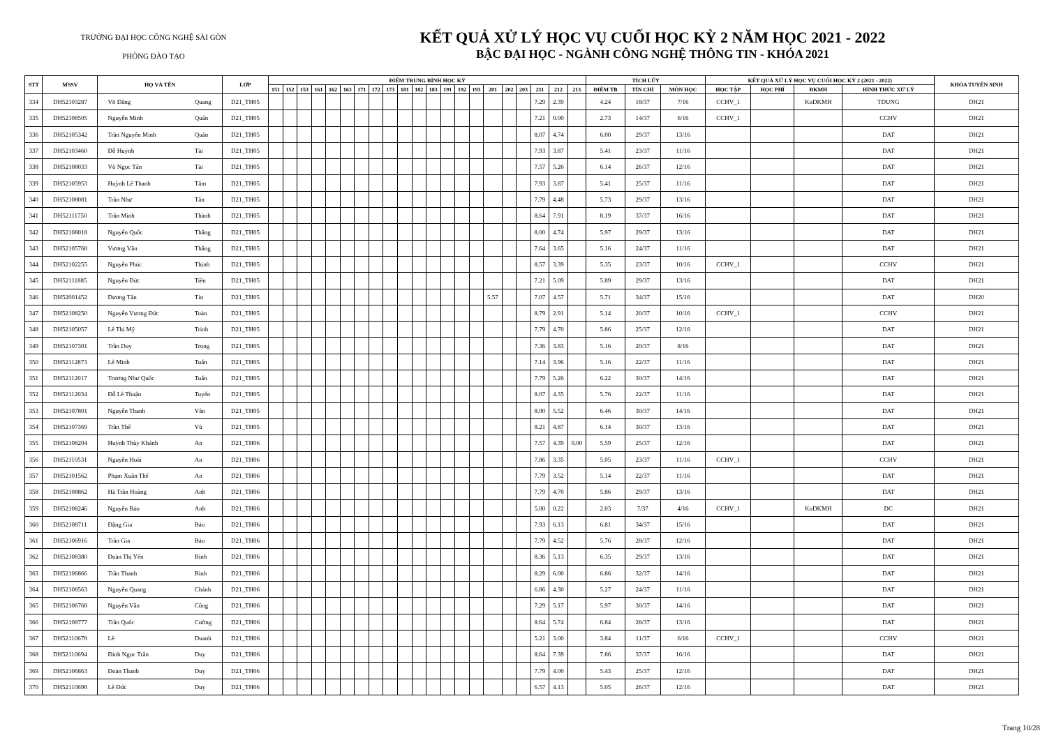TRƯỜNG ĐẠI HỌC CÔNG NGHỆ SÀI GÒN
PHÒNG ĐÀO TẠO
KẾT QUẢ XỬ LÝ HỌC VỤ CUỐI HỌC KỲ 2 NĂM HỌC 2021 - 2022
BẬC ĐẠI HỌC - NGÀNH CÔNG NGHỆ THÔNG TIN - KHÓA 2021
| STT | MSSV | HỌ VÀ TÊN | | LỚP | ĐIỂM TRUNG BÌNH HỌC KỲ | | | | | | | | | | | | | | | | | | | | | TÍCH LŨY | | | KẾT QUẢ XỬ LÝ HỌC VỤ CUỐI HỌC KỲ 2 (2021 - 2022) | | | | KHÓA TUYỂN SINH |
| --- | --- | --- | --- | --- | --- | --- | --- | --- | --- | --- | --- | --- | --- | --- | --- | --- | --- | --- | --- | --- | --- | --- | --- | --- | --- | --- | --- | --- | --- | --- | --- | --- | --- |
| | | | | | 151 | 152 | 153 | 161 | 162 | 163 | 171 | 172 | 173 | 181 | 182 | 183 | 191 | 192 | 193 | 201 | 202 | 203 | 211 | 212 | 213 | ĐIỂM TB | TÍN CHỈ | MÔN HỌC | HỌC TẬP | HỌC PHÍ | ĐKMH | HÌNH THỨC XỬ LÝ | |
| 334 | DH52103287 | Võ Đăng | Quang | D21_TH05 | | | | | | | | | | | | | | | | | | | 7.29 | 2.39 | | 4.24 | 18/37 | 7/16 | CCHV_1 | | KoDKMH | TDUNG | DH21 |
| 335 | DH52108505 | Nguyễn Minh | Quân | D21_TH05 | | | | | | | | | | | | | | | | | | | 7.21 | 0.00 | | 2.73 | 14/37 | 6/16 | CCHV_1 | | | CCHV | DH21 |
| 336 | DH52105342 | Trần Nguyễn Minh | Quân | D21_TH05 | | | | | | | | | | | | | | | | | | | 8.07 | 4.74 | | 6.00 | 29/37 | 13/16 | | | | DAT | DH21 |
| 337 | DH52103460 | Đỗ Huỳnh | Tài | D21_TH05 | | | | | | | | | | | | | | | | | | | 7.93 | 3.87 | | 5.41 | 23/37 | 11/16 | | | | DAT | DH21 |
| 338 | DH52108033 | Võ Ngọc Tấn | Tài | D21_TH05 | | | | | | | | | | | | | | | | | | | 7.57 | 5.26 | | 6.14 | 26/37 | 12/16 | | | | DAT | DH21 |
| 339 | DH52105953 | Huỳnh Lê Thanh | Tâm | D21_TH05 | | | | | | | | | | | | | | | | | | | 7.93 | 3.87 | | 5.41 | 25/37 | 11/16 | | | | DAT | DH21 |
| 340 | DH52108081 | Trần Như | Tân | D21_TH05 | | | | | | | | | | | | | | | | | | | 7.79 | 4.48 | | 5.73 | 29/37 | 13/16 | | | | DAT | DH21 |
| 341 | DH52111750 | Trần Minh | Thành | D21_TH05 | | | | | | | | | | | | | | | | | | | 8.64 | 7.91 | | 8.19 | 37/37 | 16/16 | | | | DAT | DH21 |
| 342 | DH52108018 | Nguyễn Quốc | Thắng | D21_TH05 | | | | | | | | | | | | | | | | | | | 8.00 | 4.74 | | 5.97 | 29/37 | 13/16 | | | | DAT | DH21 |
| 343 | DH52105768 | Vương Văn | Thắng | D21_TH05 | | | | | | | | | | | | | | | | | | | 7.64 | 3.65 | | 5.16 | 24/37 | 11/16 | | | | DAT | DH21 |
| 344 | DH52102255 | Nguyễn Phúc | Thịnh | D21_TH05 | | | | | | | | | | | | | | | | | | | 8.57 | 3.39 | | 5.35 | 23/37 | 10/16 | CCHV_1 | | | CCHV | DH21 |
| 345 | DH52111885 | Nguyễn Đức | Tiến | D21_TH05 | | | | | | | | | | | | | | | | | | | 7.21 | 5.09 | | 5.89 | 29/37 | 13/16 | | | | DAT | DH21 |
| 346 | DH52001452 | Dương Tấn | Tín | D21_TH05 | | | | | | | | | | | | | | | | 5.57 | | | 7.07 | 4.57 | | 5.71 | 34/37 | 15/16 | | | | DAT | DH20 |
| 347 | DH52108250 | Nguyễn Vương Đức | Toàn | D21_TH05 | | | | | | | | | | | | | | | | | | | 8.79 | 2.91 | | 5.14 | 20/37 | 10/16 | CCHV_1 | | | CCHV | DH21 |
| 348 | DH52105057 | Lê Thị Mỹ | Trinh | D21_TH05 | | | | | | | | | | | | | | | | | | | 7.79 | 4.70 | | 5.86 | 25/37 | 12/16 | | | | DAT | DH21 |
| 349 | DH52107301 | Trần Duy | Trọng | D21_TH05 | | | | | | | | | | | | | | | | | | | 7.36 | 3.83 | | 5.16 | 20/37 | 8/16 | | | | DAT | DH21 |
| 350 | DH52112873 | Lê Minh | Tuấn | D21_TH05 | | | | | | | | | | | | | | | | | | | 7.14 | 3.96 | | 5.16 | 22/37 | 11/16 | | | | DAT | DH21 |
| 351 | DH52112017 | Trương Như Quốc | Tuấn | D21_TH05 | | | | | | | | | | | | | | | | | | | 7.79 | 5.26 | | 6.22 | 30/37 | 14/16 | | | | DAT | DH21 |
| 352 | DH52112034 | Đỗ Lê Thuận | Tuyến | D21_TH05 | | | | | | | | | | | | | | | | | | | 8.07 | 4.35 | | 5.76 | 22/37 | 11/16 | | | | DAT | DH21 |
| 353 | DH52107801 | Nguyễn Thanh | Vân | D21_TH05 | | | | | | | | | | | | | | | | | | | 8.00 | 5.52 | | 6.46 | 30/37 | 14/16 | | | | DAT | DH21 |
| 354 | DH52107369 | Trần Thế | Vũ | D21_TH05 | | | | | | | | | | | | | | | | | | | 8.21 | 4.87 | | 6.14 | 30/37 | 13/16 | | | | DAT | DH21 |
| 355 | DH52108204 | Huỳnh Thùy Khánh | An | D21_TH06 | | | | | | | | | | | | | | | | | | | 7.57 | 4.39 | 0.00 | 5.59 | 25/37 | 12/16 | | | | DAT | DH21 |
| 356 | DH52110531 | Nguyễn Hoài | An | D21_TH06 | | | | | | | | | | | | | | | | | | | 7.86 | 3.35 | | 5.05 | 23/37 | 11/16 | CCHV_1 | | | CCHV | DH21 |
| 357 | DH52101562 | Phạm Xuân Thế | An | D21_TH06 | | | | | | | | | | | | | | | | | | | 7.79 | 3.52 | | 5.14 | 22/37 | 11/16 | | | | DAT | DH21 |
| 358 | DH52108862 | Hà Trần Hoàng | Anh | D21_TH06 | | | | | | | | | | | | | | | | | | | 7.79 | 4.70 | | 5.86 | 29/37 | 13/16 | | | | DAT | DH21 |
| 359 | DH52108246 | Nguyễn Bảo | Anh | D21_TH06 | | | | | | | | | | | | | | | | | | | 5.00 | 0.22 | | 2.03 | 7/37 | 4/16 | CCHV_1 | | KoDKMH | DC | DH21 |
| 360 | DH52108711 | Đặng Gia | Bảo | D21_TH06 | | | | | | | | | | | | | | | | | | | 7.93 | 6.13 | | 6.81 | 34/37 | 15/16 | | | | DAT | DH21 |
| 361 | DH52106916 | Trần Gia | Bảo | D21_TH06 | | | | | | | | | | | | | | | | | | | 7.79 | 4.52 | | 5.76 | 28/37 | 12/16 | | | | DAT | DH21 |
| 362 | DH52108380 | Đoàn Thị Yến | Bình | D21_TH06 | | | | | | | | | | | | | | | | | | | 8.36 | 5.13 | | 6.35 | 29/37 | 13/16 | | | | DAT | DH21 |
| 363 | DH52106866 | Trần Thanh | Bình | D21_TH06 | | | | | | | | | | | | | | | | | | | 8.29 | 6.00 | | 6.86 | 32/37 | 14/16 | | | | DAT | DH21 |
| 364 | DH52108563 | Nguyễn Quang | Chánh | D21_TH06 | | | | | | | | | | | | | | | | | | | 6.86 | 4.30 | | 5.27 | 24/37 | 11/16 | | | | DAT | DH21 |
| 365 | DH52106768 | Nguyễn Văn | Công | D21_TH06 | | | | | | | | | | | | | | | | | | | 7.29 | 5.17 | | 5.97 | 30/37 | 14/16 | | | | DAT | DH21 |
| 366 | DH52108777 | Trần Quốc | Cường | D21_TH06 | | | | | | | | | | | | | | | | | | | 8.64 | 5.74 | | 6.84 | 28/37 | 13/16 | | | | DAT | DH21 |
| 367 | DH52110678 | Lê | Duanh | D21_TH06 | | | | | | | | | | | | | | | | | | | 5.21 | 3.00 | | 3.84 | 11/37 | 6/16 | CCHV_1 | | | CCHV | DH21 |
| 368 | DH52110694 | Đinh Ngọc Trần | Duy | D21_TH06 | | | | | | | | | | | | | | | | | | | 8.64 | 7.39 | | 7.86 | 37/37 | 16/16 | | | | DAT | DH21 |
| 369 | DH52106863 | Đoàn Thanh | Duy | D21_TH06 | | | | | | | | | | | | | | | | | | | 7.79 | 4.00 | | 5.43 | 25/37 | 12/16 | | | | DAT | DH21 |
| 370 | DH52110698 | Lê Đức | Duy | D21_TH06 | | | | | | | | | | | | | | | | | | | 6.57 | 4.13 | | 5.05 | 26/37 | 12/16 | | | | DAT | DH21 |
Trang 10/28